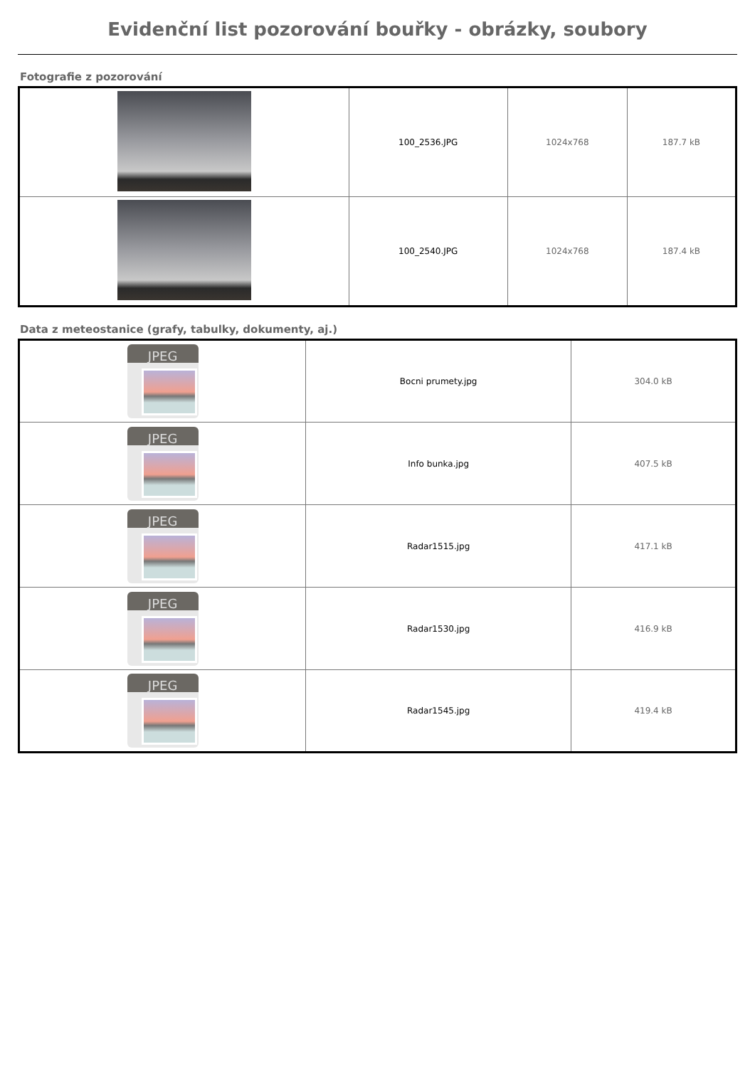Evidenční list pozorování bouřky - obrázky, soubory
Fotografie z pozorování
| | 100_2536.JPG | 1024x768 | 187.7 kB |
| | 100_2540.JPG | 1024x768 | 187.4 kB |
Data z meteostanice (grafy, tabulky, dokumenty, aj.)
| JPEG | Bocni prumety.jpg | 304.0 kB |
| JPEG | Info bunka.jpg | 407.5 kB |
| JPEG | Radar1515.jpg | 417.1 kB |
| JPEG | Radar1530.jpg | 416.9 kB |
| JPEG | Radar1545.jpg | 419.4 kB |